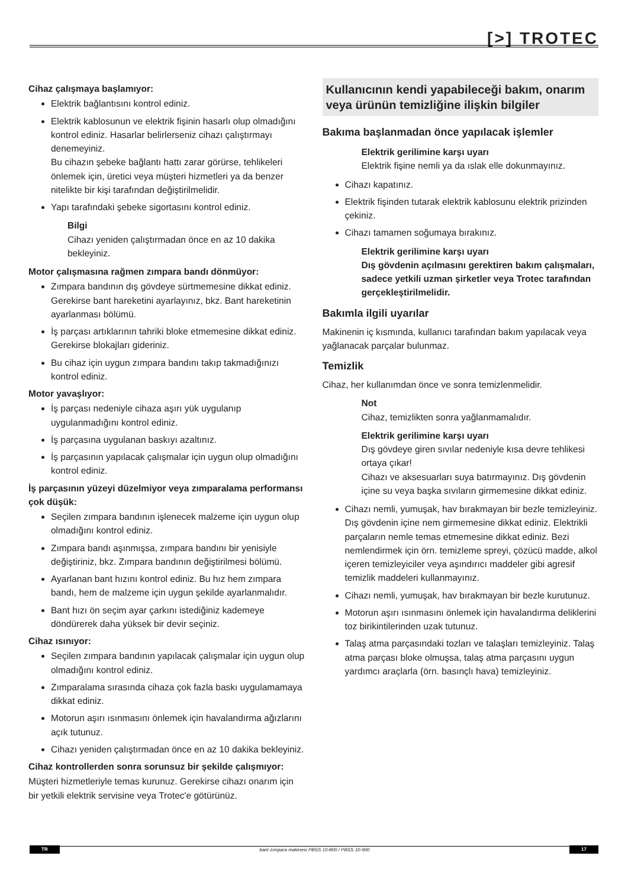[>] TROTEC
Cihaz çalışmaya başlamıyor:
Elektrik bağlantısını kontrol ediniz.
Elektrik kablosunun ve elektrik fişinin hasarlı olup olmadığını kontrol ediniz. Hasarlar belirlerseniz cihazı çalıştırmayı denemeyiniz.
Bu cihazın şebeke bağlantı hattı zarar görürse, tehlikeleri önlemek için, üretici veya müşteri hizmetleri ya da benzer nitelikte bir kişi tarafından değiştirilmelidir.
Yapı tarafındaki şebeke sigortasını kontrol ediniz.
Bilgi
Cihazı yeniden çalıştırmadan önce en az 10 dakika bekleyiniz.
Motor çalışmasına rağmen zımpara bandı dönmüyor:
Zımpara bandının dış gövdeye sürtmemesine dikkat ediniz. Gerekirse bant hareketini ayarlayınız, bkz. Bant hareketinin ayarlanması bölümü.
İş parçası artıklarının tahriki bloke etmemesine dikkat ediniz. Gerekirse blokajları gideriniz.
Bu cihaz için uygun zımpara bandını takıp takmadığınızı kontrol ediniz.
Motor yavaşlıyor:
İş parçası nedeniyle cihaza aşırı yük uygulanıp uygulanmadığını kontrol ediniz.
İş parçasına uygulanan baskıyı azaltınız.
İş parçasının yapılacak çalışmalar için uygun olup olmadığını kontrol ediniz.
İş parçasının yüzeyi düzelmiyor veya zımparalama performansı çok düşük:
Seçilen zımpara bandının işlenecek malzeme için uygun olup olmadığını kontrol ediniz.
Zımpara bandı aşınmışsa, zımpara bandını bir yenisiyle değiştiriniz, bkz. Zımpara bandının değiştirilmesi bölümü.
Ayarlanan bant hızını kontrol ediniz. Bu hız hem zımpara bandı, hem de malzeme için uygun şekilde ayarlanmalıdır.
Bant hızı ön seçim ayar çarkını istediğiniz kademeye döndürerek daha yüksek bir devir seçiniz.
Cihaz ısınıyor:
Seçilen zımpara bandının yapılacak çalışmalar için uygun olup olmadığını kontrol ediniz.
Zımparalama sırasında cihaza çok fazla baskı uygulamamaya dikkat ediniz.
Motorun aşırı ısınmasını önlemek için havalandırma ağızlarını açık tutunuz.
Cihazı yeniden çalıştırmadan önce en az 10 dakika bekleyiniz.
Cihaz kontrollerden sonra sorunsuz bir şekilde çalışmıyor:
Müşteri hizmetleriyle temas kurunuz. Gerekirse cihazı onarım için bir yetkili elektrik servisine veya Trotec'e götürünüz.
Kullanıcının kendi yapabileceği bakım, onarım veya ürünün temizliğine ilişkin bilgiler
Bakıma başlanmadan önce yapılacak işlemler
Elektrik gerilimine karşı uyarı
Elektrik fişine nemli ya da ıslak elle dokunmayınız.
Cihazı kapatınız.
Elektrik fişinden tutarak elektrik kablosunu elektrik prizinden çekiniz.
Cihazı tamamen soğumaya bırakınız.
Elektrik gerilimine karşı uyarı
Dış gövdenin açılmasını gerektiren bakım çalışmaları, sadece yetkili uzman şirketler veya Trotec tarafından gerçekleştirilmelidir.
Bakımla ilgili uyarılar
Makinenin iç kısmında, kullanıcı tarafından bakım yapılacak veya yağlanacak parçalar bulunmaz.
Temizlik
Cihaz, her kullanımdan önce ve sonra temizlenmelidir.
Not
Cihaz, temizlikten sonra yağlanmamalıdır.
Elektrik gerilimine karşı uyarı
Dış gövdeye giren sıvılar nedeniyle kısa devre tehlikesi ortaya çıkar!
Cihazı ve aksesuarları suya batırmayınız. Dış gövdenin içine su veya başka sıvıların girmemesine dikkat ediniz.
Cihazı nemli, yumuşak, hav bırakmayan bir bezle temizleyiniz. Dış gövdenin içine nem girmemesine dikkat ediniz. Elektrikli parçaların nemle temas etmemesine dikkat ediniz. Bezi nemlendirmek için örn. temizleme spreyi, çözücü madde, alkol içeren temizleyiciler veya aşındırıcı maddeler gibi agresif temizlik maddeleri kullanmayınız.
Cihazı nemli, yumuşak, hav bırakmayan bir bezle kurutunuz.
Motorun aşırı ısınmasını önlemek için havalandırma deliklerini toz birikintilerinden uzak tutunuz.
Talaş atma parçasındaki tozları ve talaşları temizleyiniz. Talaş atma parçası bloke olmuşsa, talaş atma parçasını uygun yardımcı araçlarla (örn. basınçlı hava) temizleyiniz.
TR bant zımpara makinesi PBSS 10-800 / PBSS 10-900 17